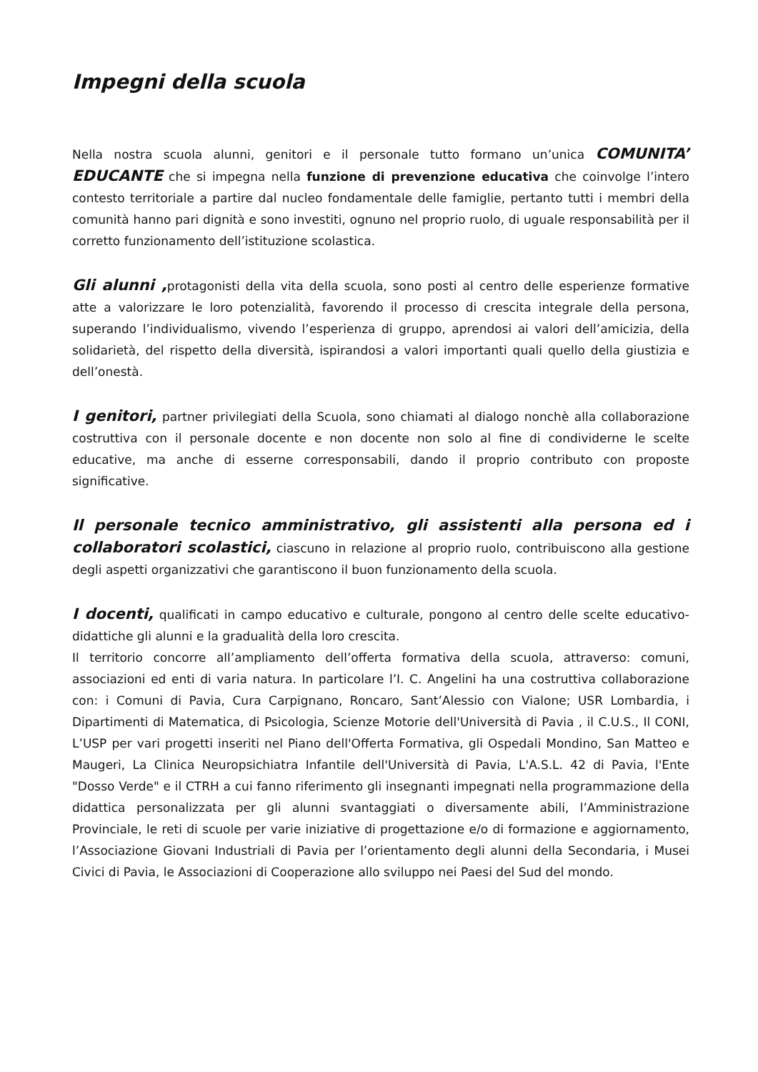Impegni della scuola
Nella nostra scuola alunni, genitori e il personale tutto formano un’unica COMUNITA’ EDUCANTE che si impegna nella funzione di prevenzione educativa che coinvolge l’intero contesto territoriale a partire dal nucleo fondamentale delle famiglie, pertanto tutti i membri della comunità hanno pari dignità e sono investiti, ognuno nel proprio ruolo, di uguale responsabilità per il corretto funzionamento dell’istituzione scolastica.
Gli alunni , protagonisti della vita della scuola, sono posti al centro delle esperienze formative atte a valorizzare le loro potenzialità, favorendo il processo di crescita integrale della persona, superando l’individualismo, vivendo l’esperienza di gruppo, aprendosi ai valori dell’amicizia, della solidarietà, del rispetto della diversità, ispirandosi a valori importanti quali quello della giustizia e dell’onestà.
I genitori, partner privilegiati della Scuola, sono chiamati al dialogo nonchè alla collaborazione costruttiva con il personale docente e non docente non solo al fine di condividerne le scelte educative, ma anche di esserne corresponsabili, dando il proprio contributo con proposte significative.
Il personale tecnico amministrativo, gli assistenti alla persona ed i collaboratori scolastici, ciascuno in relazione al proprio ruolo, contribuiscono alla gestione degli aspetti organizzativi che garantiscono il buon funzionamento della scuola.
I docenti, qualificati in campo educativo e culturale, pongono al centro delle scelte educativo-didattiche gli alunni e la gradualità della loro crescita.
Il territorio concorre all’ampliamento dell’offerta formativa della scuola, attraverso: comuni, associazioni ed enti di varia natura. In particolare l’I. C. Angelini ha una costruttiva collaborazione con: i Comuni di Pavia, Cura Carpignano, Roncaro, Sant’Alessio con Vialone; USR Lombardia, i Dipartimenti di Matematica, di Psicologia, Scienze Motorie dell'Università di Pavia , il C.U.S., Il CONI, L’USP per vari progetti inseriti nel Piano dell'Offerta Formativa, gli Ospedali Mondino, San Matteo e Maugeri, La Clinica Neuropsichiatra Infantile dell'Università di Pavia, L'A.S.L. 42 di Pavia, l'Ente "Dosso Verde" e il CTRH a cui fanno riferimento gli insegnanti impegnati nella programmazione della didattica personalizzata per gli alunni svantaggiati o diversamente abili, l’Amministrazione Provinciale, le reti di scuole per varie iniziative di progettazione e/o di formazione e aggiornamento, l’Associazione Giovani Industriali di Pavia per l’orientamento degli alunni della Secondaria, i Musei Civici di Pavia, le Associazioni di Cooperazione allo sviluppo nei Paesi del Sud del mondo.